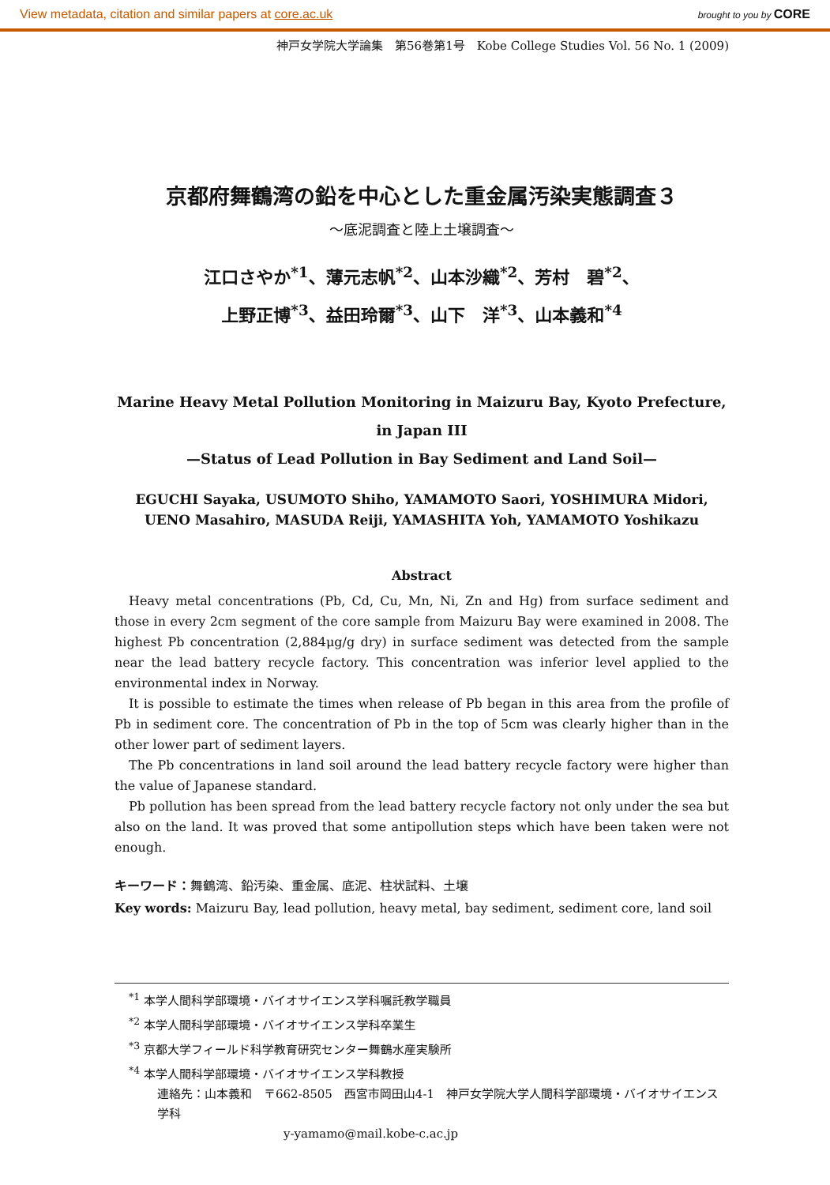View metadata, citation and similar papers at core.ac.uk brought to you by CORE
神戸女学院大学論集　第56巻第1号　Kobe College Studies Vol. 56 No. 1 (2009)
京都府舞鶴湾の鉛を中心とした重金属汚染実態調査３
～底泥調査と陸上土壌調査～
江口さやか<sup>*1</sup>、薄元志帆<sup>*2</sup>、山本沙織<sup>*2</sup>、芳村　碧<sup>*2</sup>、
上野正博<sup>*3</sup>、益田玲爾<sup>*3</sup>、山下　洋<sup>*3</sup>、山本義和<sup>*4</sup>
Marine Heavy Metal Pollution Monitoring in Maizuru Bay, Kyoto Prefecture, in Japan III
—Status of Lead Pollution in Bay Sediment and Land Soil—
EGUCHI Sayaka, USUMOTO Shiho, YAMAMOTO Saori, YOSHIMURA Midori,
UENO Masahiro, MASUDA Reiji, YAMASHITA Yoh, YAMAMOTO Yoshikazu
Abstract
Heavy metal concentrations (Pb, Cd, Cu, Mn, Ni, Zn and Hg) from surface sediment and those in every 2cm segment of the core sample from Maizuru Bay were examined in 2008. The highest Pb concentration (2,884μg/g dry) in surface sediment was detected from the sample near the lead battery recycle factory. This concentration was inferior level applied to the environmental index in Norway.
It is possible to estimate the times when release of Pb began in this area from the profile of Pb in sediment core. The concentration of Pb in the top of 5cm was clearly higher than in the other lower part of sediment layers.
The Pb concentrations in land soil around the lead battery recycle factory were higher than the value of Japanese standard.
Pb pollution has been spread from the lead battery recycle factory not only under the sea but also on the land. It was proved that some antipollution steps which have been taken were not enough.
キーワード：舞鶴湾、鉛汚染、重金属、底泥、柱状試料、土壌
Key words: Maizuru Bay, lead pollution, heavy metal, bay sediment, sediment core, land soil
<sup>*1</sup> 本学人間科学部環境・バイオサイエンス学科嘱託教学職員
<sup>*2</sup> 本学人間科学部環境・バイオサイエンス学科卒業生
<sup>*3</sup> 京都大学フィールド科学教育研究センター舞鶴水産実験所
<sup>*4</sup> 本学人間科学部環境・バイオサイエンス学科教授
連絡先：山本義和　〒662-8505　西宮市岡田山4-1　神戸女学院大学人間科学部環境・バイオサイエンス学科
y-yamamo@mail.kobe-c.ac.jp